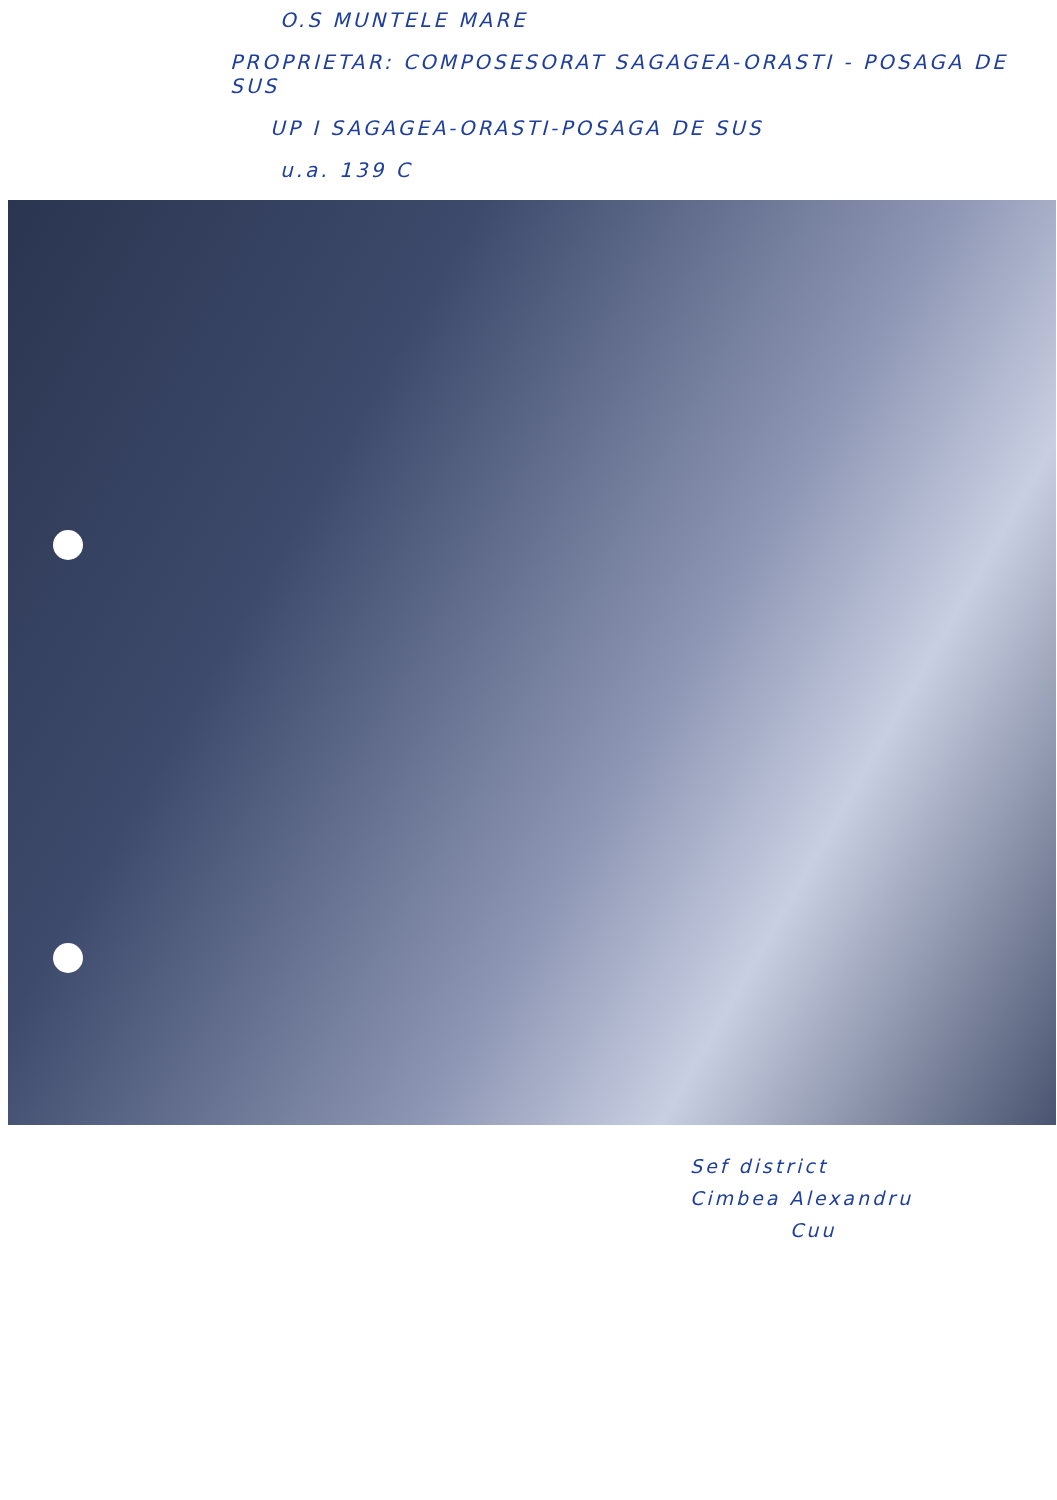O.S MUNTELE MARE
PROPRIETAR: COMPOSESORAT SAGAGEA-ORASTI - POSAGA DE SUS
UP I SAGAGEA-ORASTI-POSAGA DE SUS
u.a. 139 C
Sef district
Cimbea Alexandru
Cuu